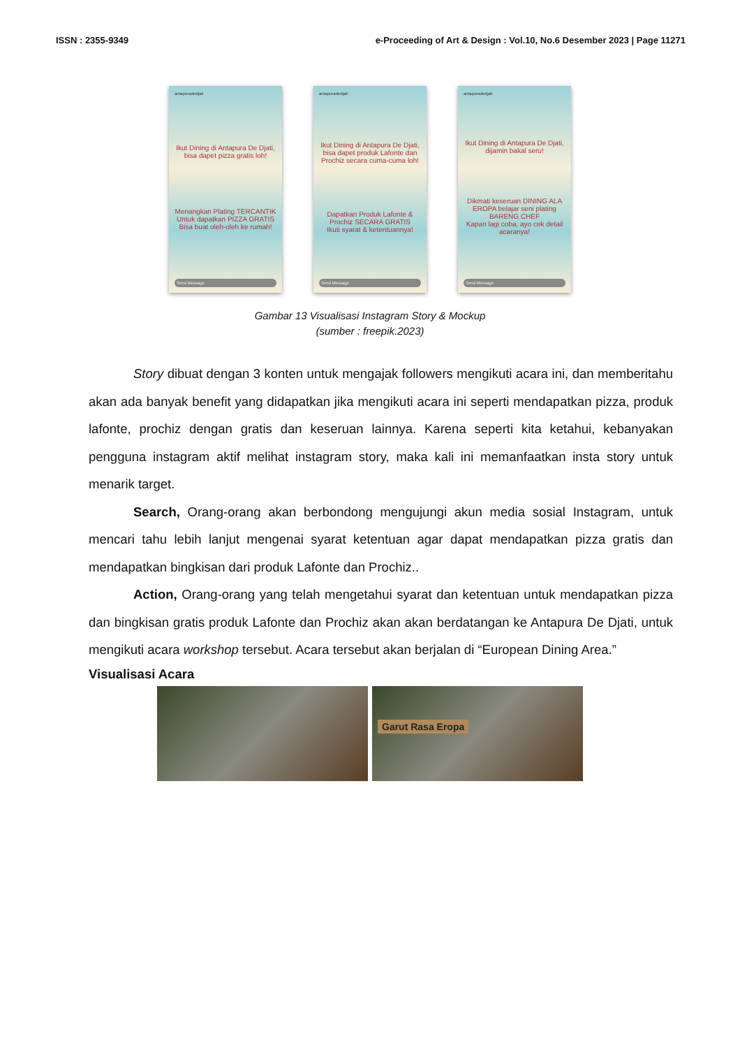ISSN : 2355-9349 e-Proceeding of Art & Design : Vol.10, No.6 Desember 2023 | Page 11271
antapuradedjati
Ikut Dining di Antapura De Djati, bisa dapet pizza gratis loh!
Menangkan Plating TERCANTIK Untuk dapatkan PIZZA GRATIS
Bisa buat oleh-oleh ke rumah!
Send Message
antapuradedjati
Ikut Dining di Antapura De Djati, bisa dapet produk Lafonte dan Prochiz secara cuma-cuma loh!
Dapatkan Produk Lafonte & Prochiz SECARA GRATIS
Ikuti syarat & ketentuannya!
Send Message
antapuradedjati
Ikut Dining di Antapura De Djati, dijamin bakal seru!
Dikmati keseruan DINING ALA EROPA belajar seni plating BARENG CHEF
Kapan lagi coba, ayo cek detail acaranya!
Send Message
Gambar 13 Visualisasi Instagram Story & Mockup
(sumber : freepik.2023)
Story dibuat dengan 3 konten untuk mengajak followers mengikuti acara ini, dan memberitahu akan ada banyak benefit yang didapatkan jika mengikuti acara ini seperti mendapatkan pizza, produk lafonte, prochiz dengan gratis dan keseruan lainnya. Karena seperti kita ketahui, kebanyakan pengguna instagram aktif melihat instagram story, maka kali ini memanfaatkan insta story untuk menarik target.
Search, Orang-orang akan berbondong mengujungi akun media sosial Instagram, untuk mencari tahu lebih lanjut mengenai syarat ketentuan agar dapat mendapatkan pizza gratis dan mendapatkan bingkisan dari produk Lafonte dan Prochiz..
Action, Orang-orang yang telah mengetahui syarat dan ketentuan untuk mendapatkan pizza dan bingkisan gratis produk Lafonte dan Prochiz akan akan berdatangan ke Antapura De Djati, untuk mengikuti acara workshop tersebut. Acara tersebut akan berjalan di “European Dining Area.”
Visualisasi Acara
Garut Rasa Eropa